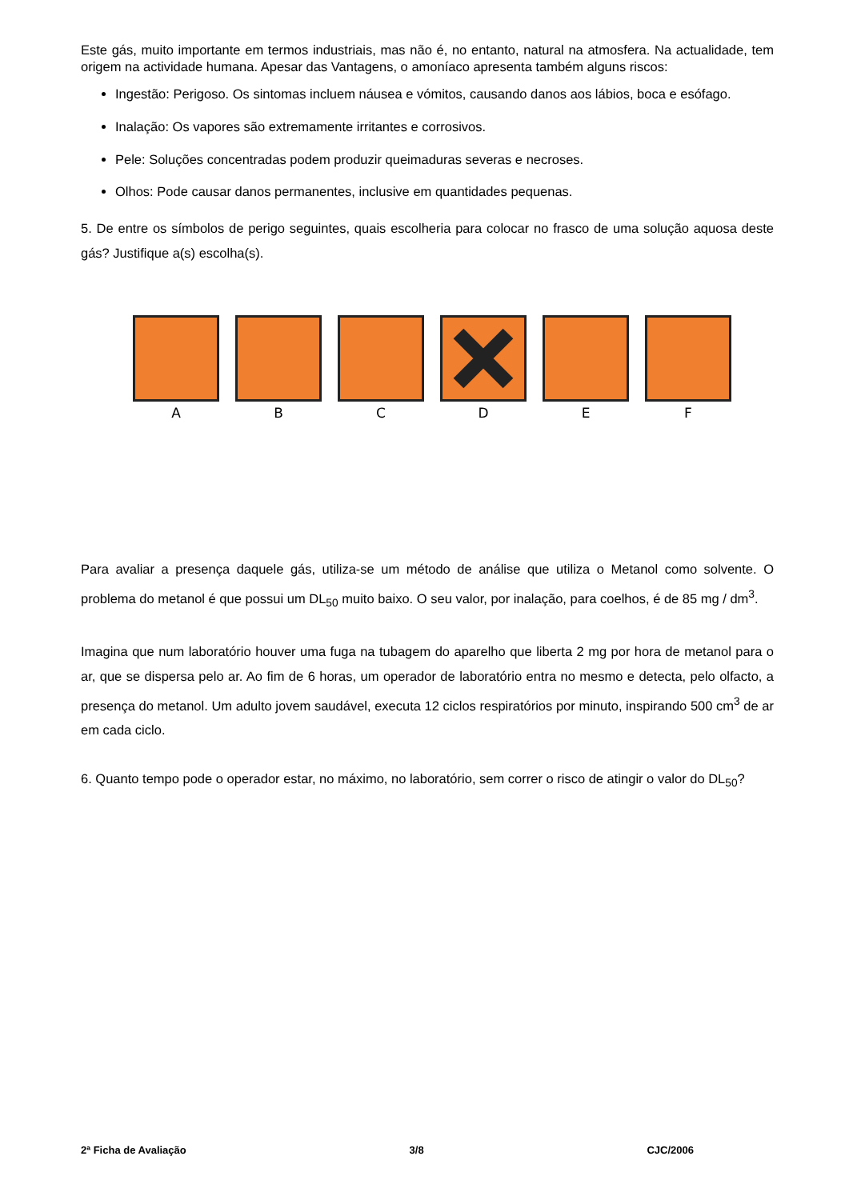Este gás, muito importante em termos industriais, mas não é, no entanto, natural na atmosfera. Na actualidade, tem origem na actividade humana. Apesar das Vantagens, o amoníaco apresenta também alguns riscos:
Ingestão: Perigoso. Os sintomas incluem náusea e vómitos, causando danos aos lábios, boca e esófago.
Inalação: Os vapores são extremamente irritantes e corrosivos.
Pele: Soluções concentradas podem produzir queimaduras severas e necroses.
Olhos: Pode causar danos permanentes, inclusive em quantidades pequenas.
5. De entre os símbolos de perigo seguintes, quais escolheria para colocar no frasco de uma solução aquosa deste gás? Justifique a(s) escolha(s).
A B C D E F
Para avaliar a presença daquele gás, utiliza-se um método de análise que utiliza o Metanol como solvente. O problema do metanol é que possui um DL<sub>50</sub> muito baixo. O seu valor, por inalação, para coelhos, é de 85 mg / dm<sup>3</sup>.
Imagina que num laboratório houver uma fuga na tubagem do aparelho que liberta 2 mg por hora de metanol para o ar, que se dispersa pelo ar. Ao fim de 6 horas, um operador de laboratório entra no mesmo e detecta, pelo olfacto, a presença do metanol. Um adulto jovem saudável, executa 12 ciclos respiratórios por minuto, inspirando 500 cm<sup>3</sup> de ar em cada ciclo.
6. Quanto tempo pode o operador estar, no máximo, no laboratório, sem correr o risco de atingir o valor do DL<sub>50</sub>?
2ª Ficha de Avaliação 3/8 CJC/2006